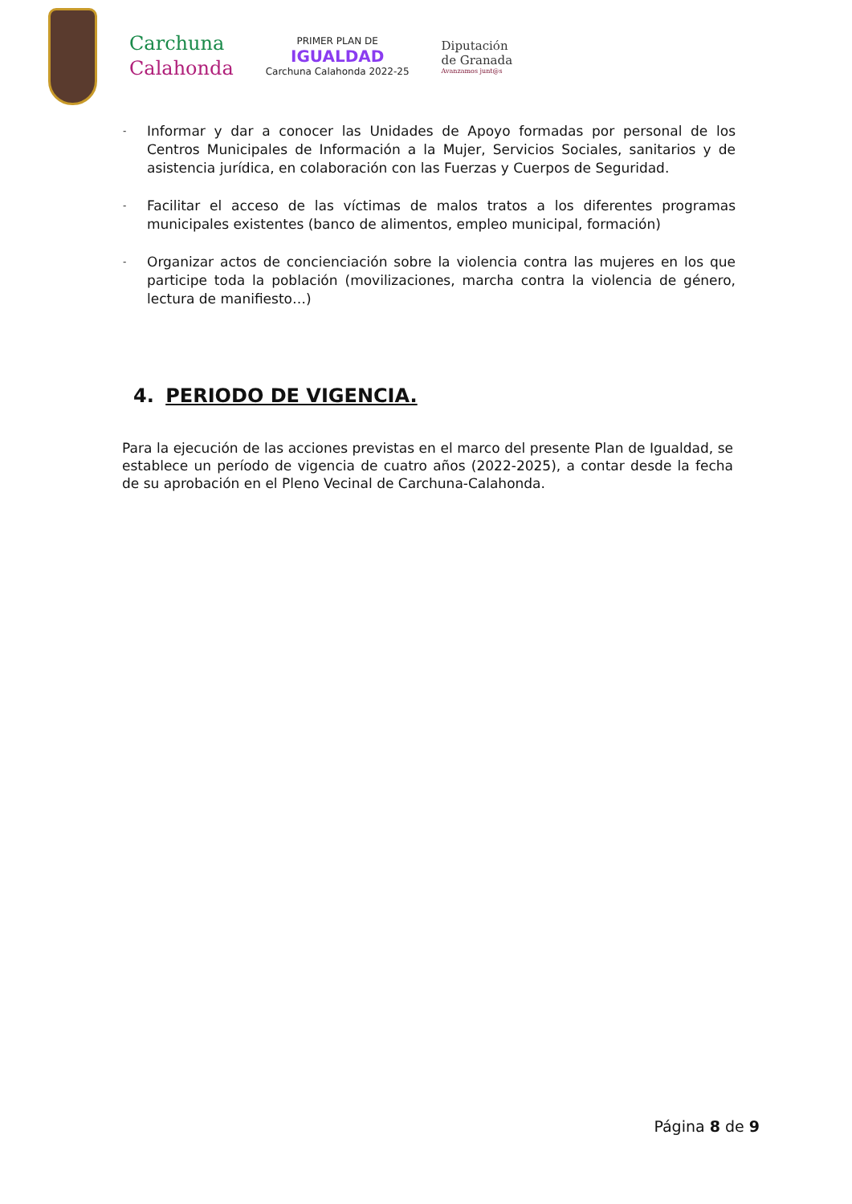Carchuna
Calahonda
PRIMER PLAN DE
IGUALDAD
Carchuna Calahonda 2022-25
Diputación
de Granada
Avanzamos junt@s
- Informar y dar a conocer las Unidades de Apoyo formadas por personal de los Centros Municipales de Información a la Mujer, Servicios Sociales, sanitarios y de asistencia jurídica, en colaboración con las Fuerzas y Cuerpos de Seguridad.
- Facilitar el acceso de las víctimas de malos tratos a los diferentes programas municipales existentes (banco de alimentos, empleo municipal, formación)
- Organizar actos de concienciación sobre la violencia contra las mujeres en los que participe toda la población (movilizaciones, marcha contra la violencia de género, lectura de manifiesto…)
4. PERIODO DE VIGENCIA.
Para la ejecución de las acciones previstas en el marco del presente Plan de Igualdad, se establece un período de vigencia de cuatro años (2022-2025), a contar desde la fecha de su aprobación en el Pleno Vecinal de Carchuna-Calahonda.
Página 8 de 9